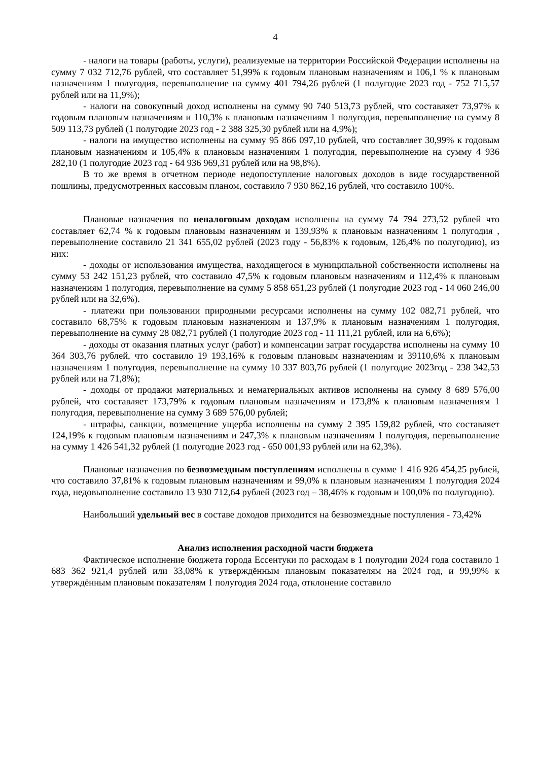4
- налоги на товары (работы, услуги), реализуемые на территории Российской Федерации исполнены на сумму 7 032 712,76 рублей, что составляет 51,99% к годовым плановым назначениям и 106,1 % к плановым назначениям 1 полугодия, перевыполнение на сумму 401 794,26 рублей (1 полугодие 2023 год - 752 715,57 рублей или на 11,9%);
- налоги на совокупный доход исполнены на сумму 90 740 513,73 рублей, что составляет 73,97% к годовым плановым назначениям и 110,3% к плановым назначениям 1 полугодия, перевыполнение на сумму 8 509 113,73 рублей (1 полугодие 2023 год - 2 388 325,30 рублей или на 4,9%);
- налоги на имущество исполнены на сумму 95 866 097,10 рублей, что составляет 30,99% к годовым плановым назначениям и 105,4% к плановым назначениям 1 полугодия, перевыполнение на сумму 4 936 282,10 (1 полугодие 2023 год - 64 936 969,31 рублей или на 98,8%).
В то же время в отчетном периоде недопоступление налоговых доходов в виде государственной пошлины, предусмотренных кассовым планом, составило 7 930 862,16 рублей, что составило 100%.
Плановые назначения по неналоговым доходам исполнены на сумму 74 794 273,52 рублей что составляет 62,74 % к годовым плановым назначениям и 139,93% к плановым назначениям 1 полугодия , перевыполнение составило 21 341 655,02 рублей (2023 году - 56,83% к годовым, 126,4% по полугодию), из них:
- доходы от использования имущества, находящегося в муниципальной собственности исполнены на сумму 53 242 151,23 рублей, что составило 47,5% к годовым плановым назначениям и 112,4% к плановым назначениям 1 полугодия, перевыполнение на сумму 5 858 651,23 рублей (1 полугодие 2023 год - 14 060 246,00 рублей или на 32,6%).
- платежи при пользовании природными ресурсами исполнены на сумму 102 082,71 рублей, что составило 68,75% к годовым плановым назначениям и 137,9% к плановым назначениям 1 полугодия, перевыполнение на сумму 28 082,71 рублей (1 полугодие 2023 год - 11 111,21 рублей, или на 6,6%);
- доходы от оказания платных услуг (работ) и компенсации затрат государства исполнены на сумму 10 364 303,76 рублей, что составило 19 193,16% к годовым плановым назначениям и 39110,6% к плановым назначениям 1 полугодия, перевыполнение на сумму 10 337 803,76 рублей (1 полугодие 2023год - 238 342,53 рублей или на 71,8%);
- доходы от продажи материальных и нематериальных активов исполнены на сумму 8 689 576,00 рублей, что составляет 173,79% к годовым плановым назначениям и 173,8% к плановым назначениям 1 полугодия, перевыполнение на сумму 3 689 576,00 рублей;
- штрафы, санкции, возмещение ущерба исполнены на сумму 2 395 159,82 рублей, что составляет 124,19% к годовым плановым назначениям и 247,3% к плановым назначениям 1 полугодия, перевыполнение на сумму 1 426 541,32 рублей (1 полугодие 2023 год - 650 001,93 рублей или на 62,3%).
Плановые назначения по безвозмездным поступлениям исполнены в сумме 1 416 926 454,25 рублей, что составило 37,81% к годовым плановым назначениям и 99,0% к плановым назначениям 1 полугодия 2024 года, недовыполнение составило 13 930 712,64 рублей (2023 год – 38,46% к годовым и 100,0% по полугодию).
Наибольший удельный вес в составе доходов приходится на безвозмездные поступления - 73,42%
Анализ исполнения расходной части бюджета
Фактическое исполнение бюджета города Ессентуки по расходам в 1 полугодии 2024 года составило 1 683 362 921,4 рублей или 33,08% к утверждённым плановым показателям на 2024 год, и 99,99% к утверждённым плановым показателям 1 полугодия 2024 года, отклонение составило